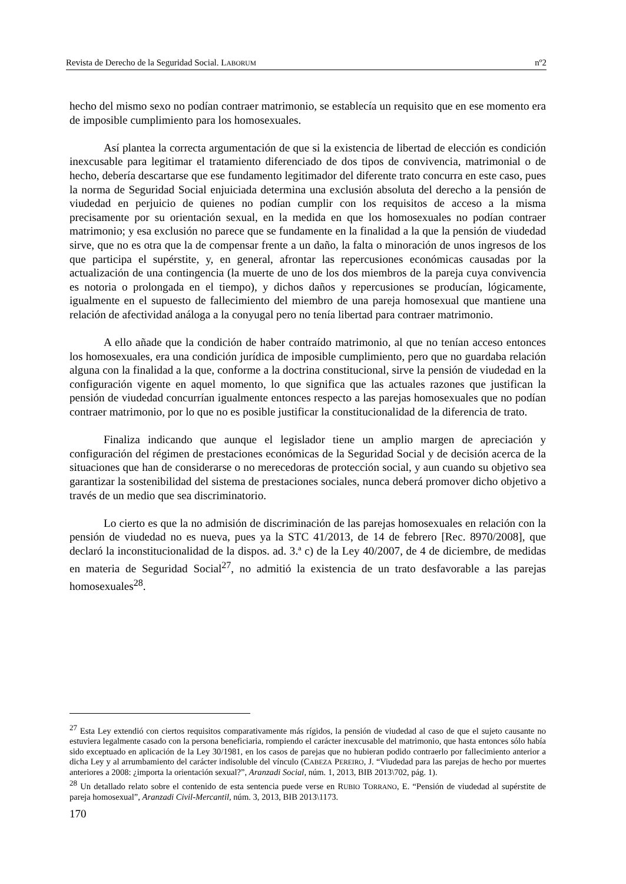Revista de Derecho de la Seguridad Social. LABORUM nº2
hecho del mismo sexo no podían contraer matrimonio, se establecía un requisito que en ese momento era de imposible cumplimiento para los homosexuales.
Así plantea la correcta argumentación de que si la existencia de libertad de elección es condición inexcusable para legitimar el tratamiento diferenciado de dos tipos de convivencia, matrimonial o de hecho, debería descartarse que ese fundamento legitimador del diferente trato concurra en este caso, pues la norma de Seguridad Social enjuiciada determina una exclusión absoluta del derecho a la pensión de viudedad en perjuicio de quienes no podían cumplir con los requisitos de acceso a la misma precisamente por su orientación sexual, en la medida en que los homosexuales no podían contraer matrimonio; y esa exclusión no parece que se fundamente en la finalidad a la que la pensión de viudedad sirve, que no es otra que la de compensar frente a un daño, la falta o minoración de unos ingresos de los que participa el supérstite, y, en general, afrontar las repercusiones económicas causadas por la actualización de una contingencia (la muerte de uno de los dos miembros de la pareja cuya convivencia es notoria o prolongada en el tiempo), y dichos daños y repercusiones se producían, lógicamente, igualmente en el supuesto de fallecimiento del miembro de una pareja homosexual que mantiene una relación de afectividad análoga a la conyugal pero no tenía libertad para contraer matrimonio.
A ello añade que la condición de haber contraído matrimonio, al que no tenían acceso entonces los homosexuales, era una condición jurídica de imposible cumplimiento, pero que no guardaba relación alguna con la finalidad a la que, conforme a la doctrina constitucional, sirve la pensión de viudedad en la configuración vigente en aquel momento, lo que significa que las actuales razones que justifican la pensión de viudedad concurrían igualmente entonces respecto a las parejas homosexuales que no podían contraer matrimonio, por lo que no es posible justificar la constitucionalidad de la diferencia de trato.
Finaliza indicando que aunque el legislador tiene un amplio margen de apreciación y configuración del régimen de prestaciones económicas de la Seguridad Social y de decisión acerca de la situaciones que han de considerarse o no merecedoras de protección social, y aun cuando su objetivo sea garantizar la sostenibilidad del sistema de prestaciones sociales, nunca deberá promover dicho objetivo a través de un medio que sea discriminatorio.
Lo cierto es que la no admisión de discriminación de las parejas homosexuales en relación con la pensión de viudedad no es nueva, pues ya la STC 41/2013, de 14 de febrero [Rec. 8970/2008], que declaró la inconstitucionalidad de la dispos. ad. 3.ª c) de la Ley 40/2007, de 4 de diciembre, de medidas en materia de Seguridad Social<sup>27</sup>, no admitió la existencia de un trato desfavorable a las parejas homosexuales<sup>28</sup>.
<sup>27</sup> Esta Ley extendió con ciertos requisitos comparativamente más rígidos, la pensión de viudedad al caso de que el sujeto causante no estuviera legalmente casado con la persona beneficiaria, rompiendo el carácter inexcusable del matrimonio, que hasta entonces sólo había sido exceptuado en aplicación de la Ley 30/1981, en los casos de parejas que no hubieran podido contraerlo por fallecimiento anterior a dicha Ley y al arrumbamiento del carácter indisoluble del vínculo (CABEZA PEREIRO, J. “Viudedad para las parejas de hecho por muertes anteriores a 2008: ¿importa la orientación sexual?”, Aranzadi Social, núm. 1, 2013, BIB 2013\702, pág. 1).
<sup>28</sup> Un detallado relato sobre el contenido de esta sentencia puede verse en RUBIO TORRANO, E. “Pensión de viudedad al supérstite de pareja homosexual”, Aranzadi Civil-Mercantil, núm. 3, 2013, BIB 2013\1173.
170